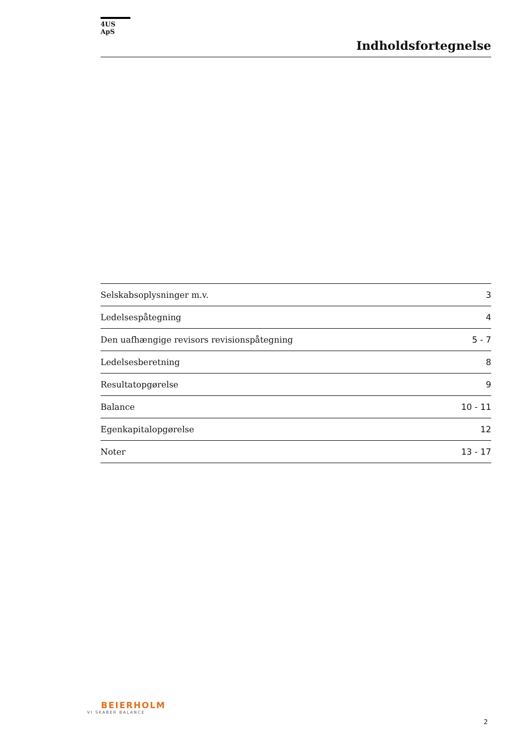4US ApS
Indholdsfortegnelse
| Selskabsoplysninger m.v. | 3 |
| Ledelsespåtegning | 4 |
| Den uafhængige revisors revisionspåtegning | 5 - 7 |
| Ledelsesberetning | 8 |
| Resultatopgørelse | 9 |
| Balance | 10 - 11 |
| Egenkapitalopgørelse | 12 |
| Noter | 13 - 17 |
BEIERHOLM
VI SKABER BALANCE
2